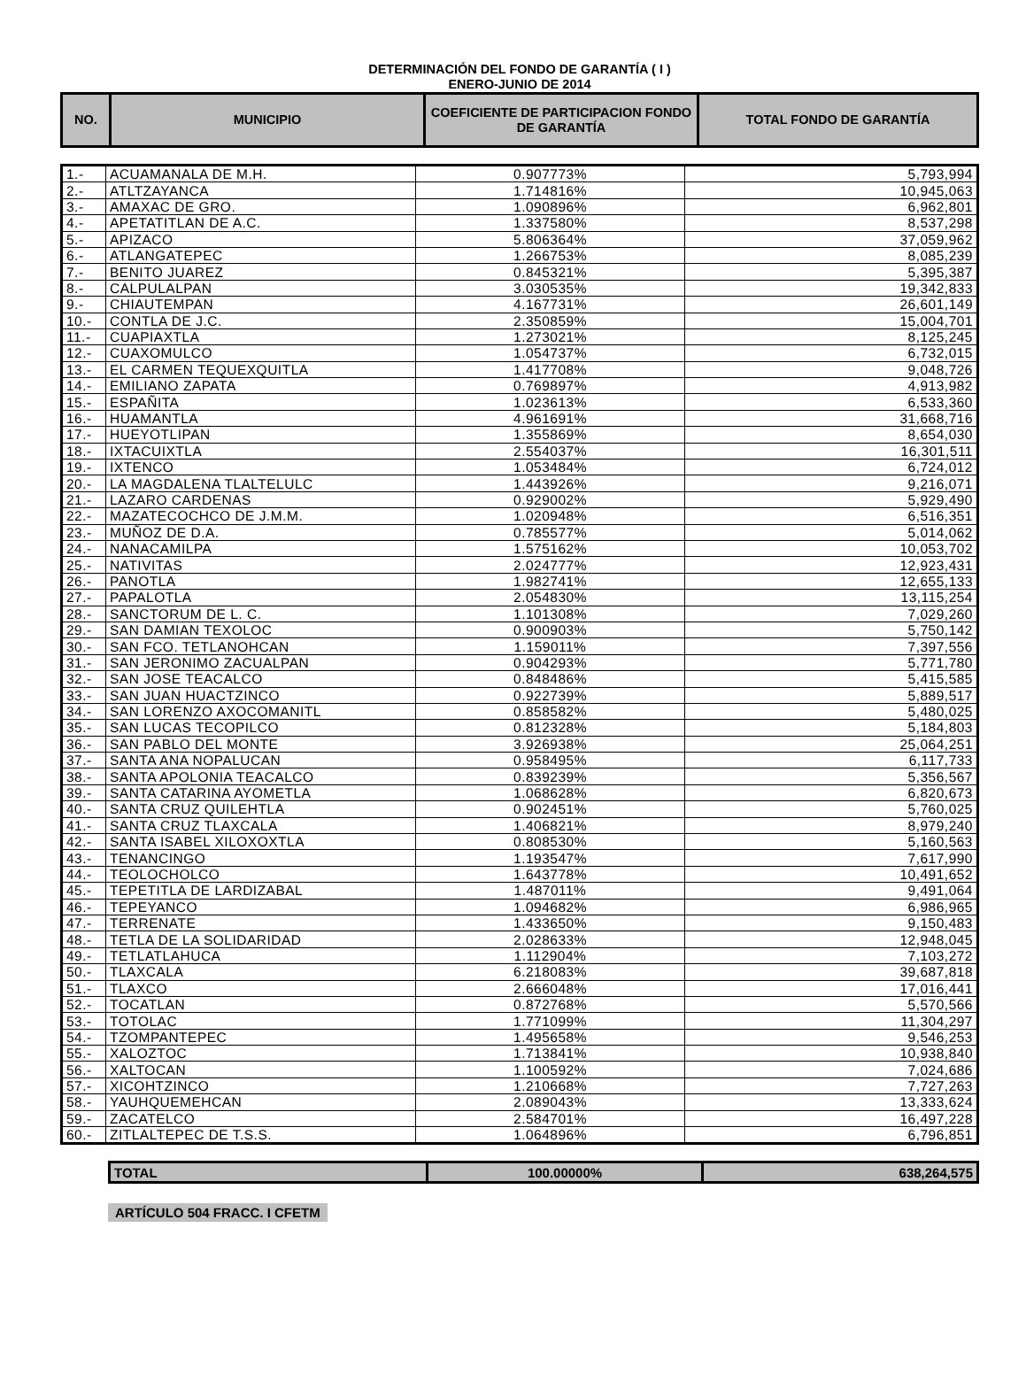DETERMINACIÓN DEL FONDO DE GARANTÍA ( I )
ENERO-JUNIO DE 2014
| NO. | MUNICIPIO | COEFICIENTE DE PARTICIPACION FONDO DE GARANTÍA | TOTAL FONDO DE GARANTÍA |
| --- | --- | --- | --- |
| 1.- | ACUAMANALA DE M.H. | 0.907773% | 5,793,994 |
| 2.- | ATLTZAYANCA | 1.714816% | 10,945,063 |
| 3.- | AMAXAC DE GRO. | 1.090896% | 6,962,801 |
| 4.- | APETATITLAN DE A.C. | 1.337580% | 8,537,298 |
| 5.- | APIZACO | 5.806364% | 37,059,962 |
| 6.- | ATLANGATEPEC | 1.266753% | 8,085,239 |
| 7.- | BENITO JUAREZ | 0.845321% | 5,395,387 |
| 8.- | CALPULALPAN | 3.030535% | 19,342,833 |
| 9.- | CHIAUTEMPAN | 4.167731% | 26,601,149 |
| 10.- | CONTLA DE J.C. | 2.350859% | 15,004,701 |
| 11.- | CUAPIAXTLA | 1.273021% | 8,125,245 |
| 12.- | CUAXOMULCO | 1.054737% | 6,732,015 |
| 13.- | EL CARMEN TEQUEXQUITLA | 1.417708% | 9,048,726 |
| 14.- | EMILIANO ZAPATA | 0.769897% | 4,913,982 |
| 15.- | ESPAÑITA | 1.023613% | 6,533,360 |
| 16.- | HUAMANTLA | 4.961691% | 31,668,716 |
| 17.- | HUEYOTLIPAN | 1.355869% | 8,654,030 |
| 18.- | IXTACUIXTLA | 2.554037% | 16,301,511 |
| 19.- | IXTENCO | 1.053484% | 6,724,012 |
| 20.- | LA MAGDALENA TLALTELULC | 1.443926% | 9,216,071 |
| 21.- | LAZARO CARDENAS | 0.929002% | 5,929,490 |
| 22.- | MAZATECOCHCO DE J.M.M. | 1.020948% | 6,516,351 |
| 23.- | MUÑOZ DE D.A. | 0.785577% | 5,014,062 |
| 24.- | NANACAMILPA | 1.575162% | 10,053,702 |
| 25.- | NATIVITAS | 2.024777% | 12,923,431 |
| 26.- | PANOTLA | 1.982741% | 12,655,133 |
| 27.- | PAPALOTLA | 2.054830% | 13,115,254 |
| 28.- | SANCTORUM DE L. C. | 1.101308% | 7,029,260 |
| 29.- | SAN DAMIAN TEXOLOC | 0.900903% | 5,750,142 |
| 30.- | SAN FCO. TETLANOHCAN | 1.159011% | 7,397,556 |
| 31.- | SAN JERONIMO ZACUALPAN | 0.904293% | 5,771,780 |
| 32.- | SAN JOSE TEACALCO | 0.848486% | 5,415,585 |
| 33.- | SAN JUAN HUACTZINCO | 0.922739% | 5,889,517 |
| 34.- | SAN LORENZO AXOCOMANITL | 0.858582% | 5,480,025 |
| 35.- | SAN LUCAS TECOPILCO | 0.812328% | 5,184,803 |
| 36.- | SAN PABLO DEL MONTE | 3.926938% | 25,064,251 |
| 37.- | SANTA ANA NOPALUCAN | 0.958495% | 6,117,733 |
| 38.- | SANTA APOLONIA TEACALCO | 0.839239% | 5,356,567 |
| 39.- | SANTA CATARINA AYOMETLA | 1.068628% | 6,820,673 |
| 40.- | SANTA CRUZ QUILEHTLA | 0.902451% | 5,760,025 |
| 41.- | SANTA CRUZ TLAXCALA | 1.406821% | 8,979,240 |
| 42.- | SANTA ISABEL XILOXOXTLA | 0.808530% | 5,160,563 |
| 43.- | TENANCINGO | 1.193547% | 7,617,990 |
| 44.- | TEOLOCHOLCO | 1.643778% | 10,491,652 |
| 45.- | TEPETITLA DE LARDIZABAL | 1.487011% | 9,491,064 |
| 46.- | TEPEYANCO | 1.094682% | 6,986,965 |
| 47.- | TERRENATE | 1.433650% | 9,150,483 |
| 48.- | TETLA DE LA SOLIDARIDAD | 2.028633% | 12,948,045 |
| 49.- | TETLATLAHUCA | 1.112904% | 7,103,272 |
| 50.- | TLAXCALA | 6.218083% | 39,687,818 |
| 51.- | TLAXCO | 2.666048% | 17,016,441 |
| 52.- | TOCATLAN | 0.872768% | 5,570,566 |
| 53.- | TOTOLAC | 1.771099% | 11,304,297 |
| 54.- | TZOMPANTEPEC | 1.495658% | 9,546,253 |
| 55.- | XALOZTOC | 1.713841% | 10,938,840 |
| 56.- | XALTOCAN | 1.100592% | 7,024,686 |
| 57.- | XICOHTZINCO | 1.210668% | 7,727,263 |
| 58.- | YAUHQUEMEHCAN | 2.089043% | 13,333,624 |
| 59.- | ZACATELCO | 2.584701% | 16,497,228 |
| 60.- | ZITLALTEPEC DE T.S.S. | 1.064896% | 6,796,851 |
| TOTAL | 100.00000% | 638,264,575 |
ARTÍCULO 504 FRACC. I CFETM